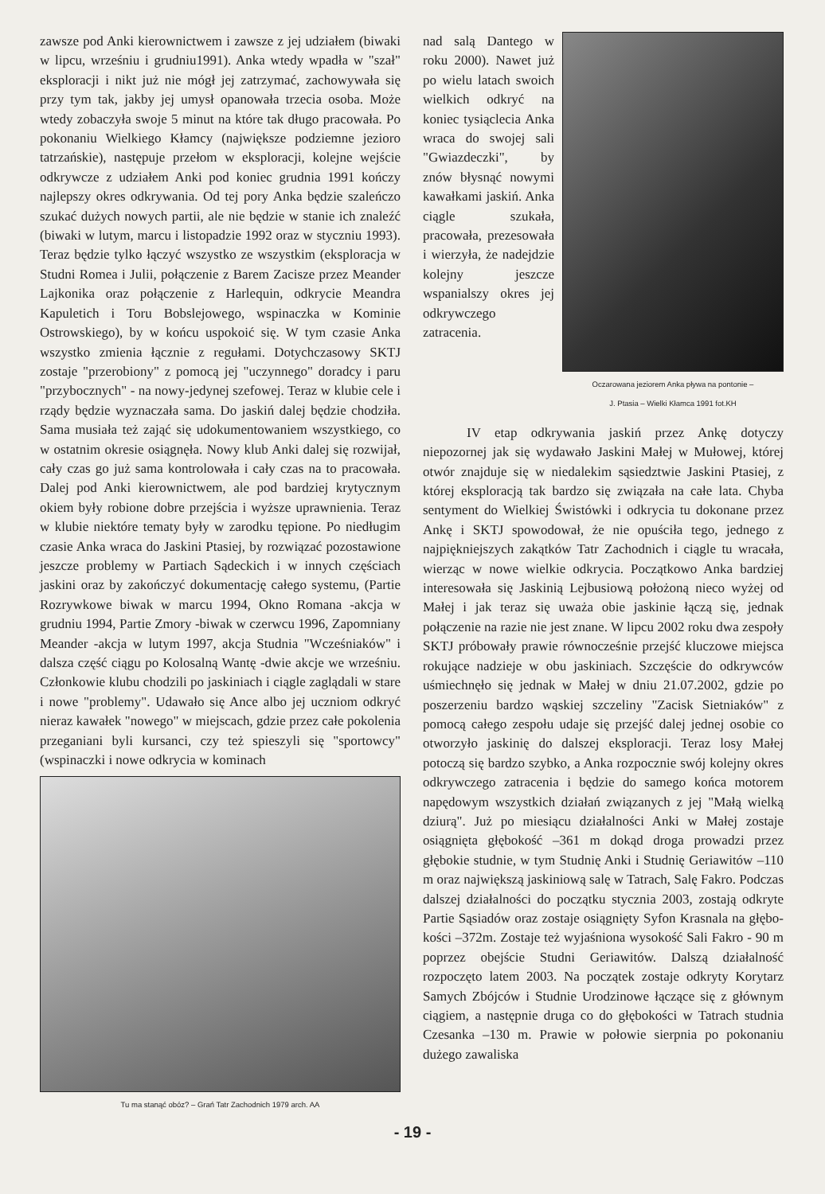zawsze pod Anki kierownictwem i zawsze z jej udziałem (biwaki w lipcu, wrześniu i grudniu1991). Anka wtedy wpadła w "szał" eksploracji i nikt już nie mógł jej zatrzymać, zachowywała się przy tym tak, jakby jej umysł opanowała trzecia osoba. Może wtedy zobaczyła swoje 5 minut na które tak długo pracowała. Po pokonaniu Wielkiego Kłamcy (największe podziemne jezioro tatrzańskie), następuje przełom w eksploracji, kolejne wejście odkrywcze z udziałem Anki pod koniec grudnia 1991 kończy najlepszy okres odkrywania. Od tej pory Anka będzie szaleńczo szukać dużych nowych partii, ale nie będzie w stanie ich znaleźć (biwaki w lutym, marcu i listopadzie 1992 oraz w styczniu 1993). Teraz będzie tylko łączyć wszystko ze wszystkim (eksploracja w Studni Romea i Julii, połączenie z Barem Zacisze przez Meander Lajkonika oraz połączenie z Harlequin, odkrycie Meandra Kapuletich i Toru Bobslejowego, wspinaczka w Kominie Ostrowskiego), by w końcu uspokoić się. W tym czasie Anka wszystko zmienia łącznie z regułami. Dotychczasowy SKTJ zostaje "przerobiony" z pomocą jej "uczynnego" doradcy i paru "przybocznych" - na nowy-jedynej szefowej. Teraz w klubie cele i rządy będzie wyznaczała sama. Do jaskiń dalej będzie chodziła. Sama musiała też zająć się udokumentowaniem wszystkiego, co w ostatnim okresie osiągnęła. Nowy klub Anki dalej się rozwijał, cały czas go już sama kontrolowała i cały czas na to pracowała. Dalej pod Anki kierownictwem, ale pod bardziej krytycznym okiem były robione dobre przejścia i wyższe uprawnienia. Teraz w klubie niektóre tematy były w zarodku tępione. Po niedługim czasie Anka wraca do Jaskini Ptasiej, by rozwiązać pozostawione jeszcze problemy w Partiach Sądeckich i w innych częściach jaskini oraz by zakończyć dokumentację całego systemu, (Partie Rozrywkowe biwak w marcu 1994, Okno Romana -akcja w grudniu 1994, Partie Zmory -biwak w czerwcu 1996, Zapomniany Meander -akcja w lutym 1997, akcja Studnia "Wcześniaków" i dalsza część ciągu po Kolosalną Wantę -dwie akcje we wrześniu. Członkowie klubu chodzili po jaskiniach i ciągle zaglądali w stare i nowe "problemy". Udawało się Ance albo jej uczniom odkryć nieraz kawałek "nowego" w miejscach, gdzie przez całe pokolenia przeganiani byli kursanci, czy też spieszyli się "sportowcy" (wspinaczki i nowe odkrycia w kominach
Tu ma stanąć obóz? – Grań Tatr Zachodnich 1979 arch. AA
nad salą Dantego w roku 2000). Nawet już po wielu latach swoich wielkich odkryć na koniec tysiąclecia Anka wraca do swojej sali "Gwiazdeczki", by znów błysnąć nowymi kawałkami jaskiń. Anka ciągle szukała, pracowała, prezesowała i wierzyła, że nadejdzie kolejny jeszcze wspanialszy okres jej odkrywczego zatracenia.
Oczarowana jeziorem Anka pływa na pontonie –
J. Ptasia – Wielki Kłamca 1991 fot.KH
IV etap odkrywania jaskiń przez Ankę dotyczy niepozornej jak się wydawało Jaskini Małej w Mułowej, której otwór znajduje się w niedalekim sąsiedztwie Jaskini Ptasiej, z której eksploracją tak bardzo się związała na całe lata. Chyba sentyment do Wielkiej Świstówki i odkrycia tu dokonane przez Ankę i SKTJ spowodował, że nie opuściła tego, jednego z najpiękniejszych zakątków Tatr Zachodnich i ciągle tu wracała, wierząc w nowe wielkie odkrycia. Początkowo Anka bardziej interesowała się Jaskinią Lejbusiową położoną nieco wyżej od Małej i jak teraz się uważa obie jaskinie łączą się, jednak połączenie na razie nie jest znane. W lipcu 2002 roku dwa zespoły SKTJ próbowały prawie równocześnie przejść kluczowe miejsca rokujące nadzieje w obu jaskiniach. Szczęście do odkrywców uśmiechnęło się jednak w Małej w dniu 21.07.2002, gdzie po poszerzeniu bardzo wąskiej szczeliny "Zacisk Sietniaków" z pomocą całego zespołu udaje się przejść dalej jednej osobie co otworzyło jaskinię do dalszej eksploracji. Teraz losy Małej potoczą się bardzo szybko, a Anka rozpocznie swój kolejny okres odkrywczego zatracenia i będzie do samego końca motorem napędowym wszystkich działań związanych z jej "Małą wielką dziurą". Już po miesiącu działalności Anki w Małej zostaje osiągnięta głębokość –361 m dokąd droga prowadzi przez głębokie studnie, w tym Studnię Anki i Studnię Geriawitów –110 m oraz największą jaskiniową salę w Tatrach, Salę Fakro. Podczas dalszej działalności do początku stycznia 2003, zostają odkryte Partie Sąsiadów oraz zostaje osiągnięty Syfon Krasnala na głębo-kości –372m. Zostaje też wyjaśniona wysokość Sali Fakro - 90 m poprzez obejście Studni Geriawitów. Dalszą działalność rozpoczęto latem 2003. Na początek zostaje odkryty Korytarz Samych Zbójców i Studnie Urodzinowe łączące się z głównym ciągiem, a następnie druga co do głębokości w Tatrach studnia Czesanka –130 m. Prawie w połowie sierpnia po pokonaniu dużego zawaliska
- 19 -